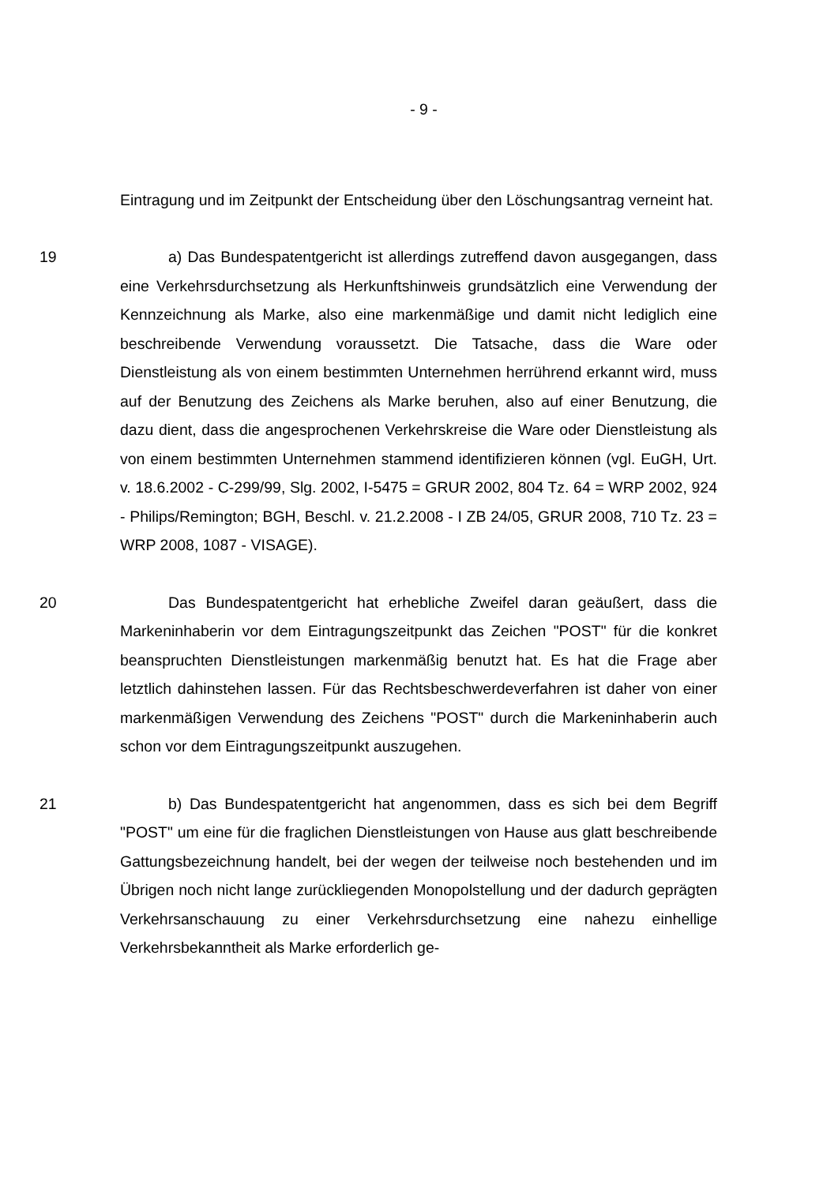- 9 -
Eintragung und im Zeitpunkt der Entscheidung über den Löschungsantrag verneint hat.
19 a) Das Bundespatentgericht ist allerdings zutreffend davon ausgegangen, dass eine Verkehrsdurchsetzung als Herkunftshinweis grundsätzlich eine Verwendung der Kennzeichnung als Marke, also eine markenmäßige und damit nicht lediglich eine beschreibende Verwendung voraussetzt. Die Tatsache, dass die Ware oder Dienstleistung als von einem bestimmten Unternehmen herrührend erkannt wird, muss auf der Benutzung des Zeichens als Marke beruhen, also auf einer Benutzung, die dazu dient, dass die angesprochenen Verkehrskreise die Ware oder Dienstleistung als von einem bestimmten Unternehmen stammend identifizieren können (vgl. EuGH, Urt. v. 18.6.2002 - C-299/99, Slg. 2002, I-5475 = GRUR 2002, 804 Tz. 64 = WRP 2002, 924 - Philips/Remington; BGH, Beschl. v. 21.2.2008 - I ZB 24/05, GRUR 2008, 710 Tz. 23 = WRP 2008, 1087 - VISAGE).
20 Das Bundespatentgericht hat erhebliche Zweifel daran geäußert, dass die Markeninhaberin vor dem Eintragungszeitpunkt das Zeichen "POST" für die konkret beanspruchten Dienstleistungen markenmäßig benutzt hat. Es hat die Frage aber letztlich dahinstehen lassen. Für das Rechtsbeschwerdeverfahren ist daher von einer markenmäßigen Verwendung des Zeichens "POST" durch die Markeninhaberin auch schon vor dem Eintragungszeitpunkt auszugehen.
21 b) Das Bundespatentgericht hat angenommen, dass es sich bei dem Begriff "POST" um eine für die fraglichen Dienstleistungen von Hause aus glatt beschreibende Gattungsbezeichnung handelt, bei der wegen der teilweise noch bestehenden und im Übrigen noch nicht lange zurückliegenden Monopolstellung und der dadurch geprägten Verkehrsanschauung zu einer Verkehrsdurchsetzung eine nahezu einhellige Verkehrsbekanntheit als Marke erforderlich ge-